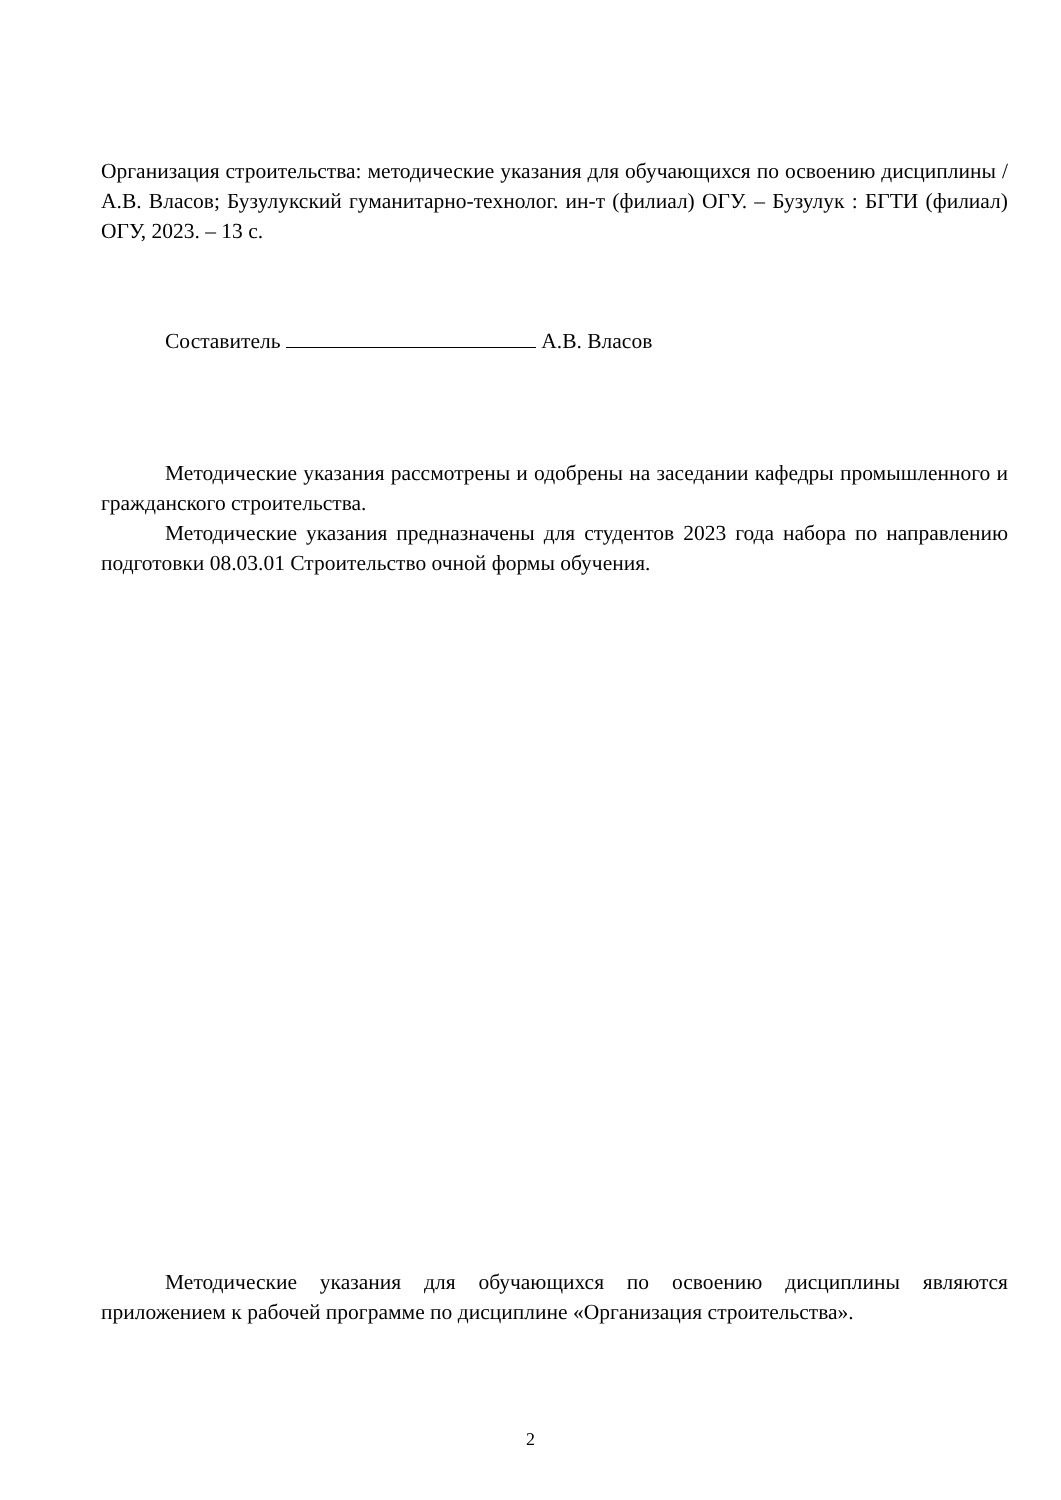Организация строительства: методические указания для обучающихся по освоению дисциплины / А.В. Власов; Бузулукский гуманитарно-технолог. ин-т (филиал) ОГУ. – Бузулук : БГТИ (филиал) ОГУ, 2023. – 13 с.
Составитель А.В. Власов
Методические указания рассмотрены и одобрены на заседании кафедры промышленного и гражданского строительства.
Методические указания предназначены для студентов 2023 года набора по направлению подготовки 08.03.01 Строительство очной формы обучения.
Методические указания для обучающихся по освоению дисциплины являются приложением к рабочей программе по дисциплине «Организация строительства».
2